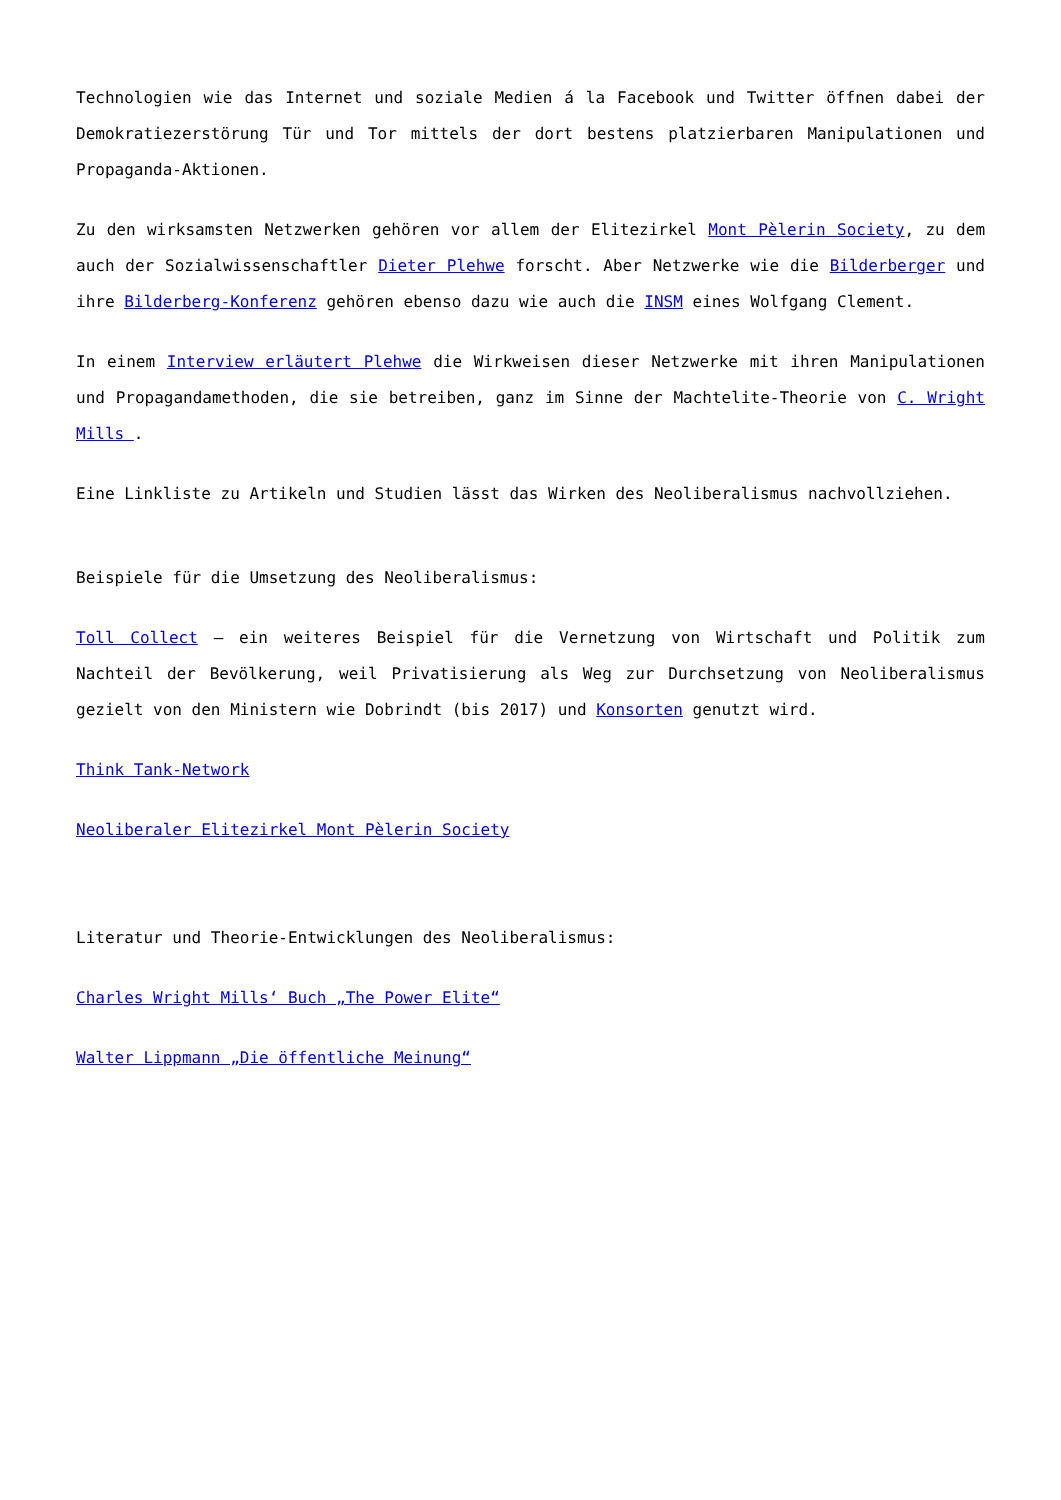Technologien wie das Internet und soziale Medien á la Facebook und Twitter öffnen dabei der Demokratiezerstörung Tür und Tor mittels der dort bestens platzierbaren Manipulationen und Propaganda-Aktionen.
Zu den wirksamsten Netzwerken gehören vor allem der Elitezirkel Mont Pèlerin Society, zu dem auch der Sozialwissenschaftler Dieter Plehwe forscht. Aber Netzwerke wie die Bilderberger und ihre Bilderberg-Konferenz gehören ebenso dazu wie auch die INSM eines Wolfgang Clement.
In einem Interview erläutert Plehwe die Wirkweisen dieser Netzwerke mit ihren Manipulationen und Propagandamethoden, die sie betreiben, ganz im Sinne der Machtelite-Theorie von C. Wright Mills .
Eine Linkliste zu Artikeln und Studien lässt das Wirken des Neoliberalismus nachvollziehen.
Beispiele für die Umsetzung des Neoliberalismus:
Toll Collect – ein weiteres Beispiel für die Vernetzung von Wirtschaft und Politik zum Nachteil der Bevölkerung, weil Privatisierung als Weg zur Durchsetzung von Neoliberalismus gezielt von den Ministern wie Dobrindt (bis 2017) und Konsorten genutzt wird.
Think Tank-Network
Neoliberaler Elitezirkel Mont Pèlerin Society
Literatur und Theorie-Entwicklungen des Neoliberalismus:
Charles Wright Mills‘ Buch „The Power Elite“
Walter Lippmann „Die öffentliche Meinung“